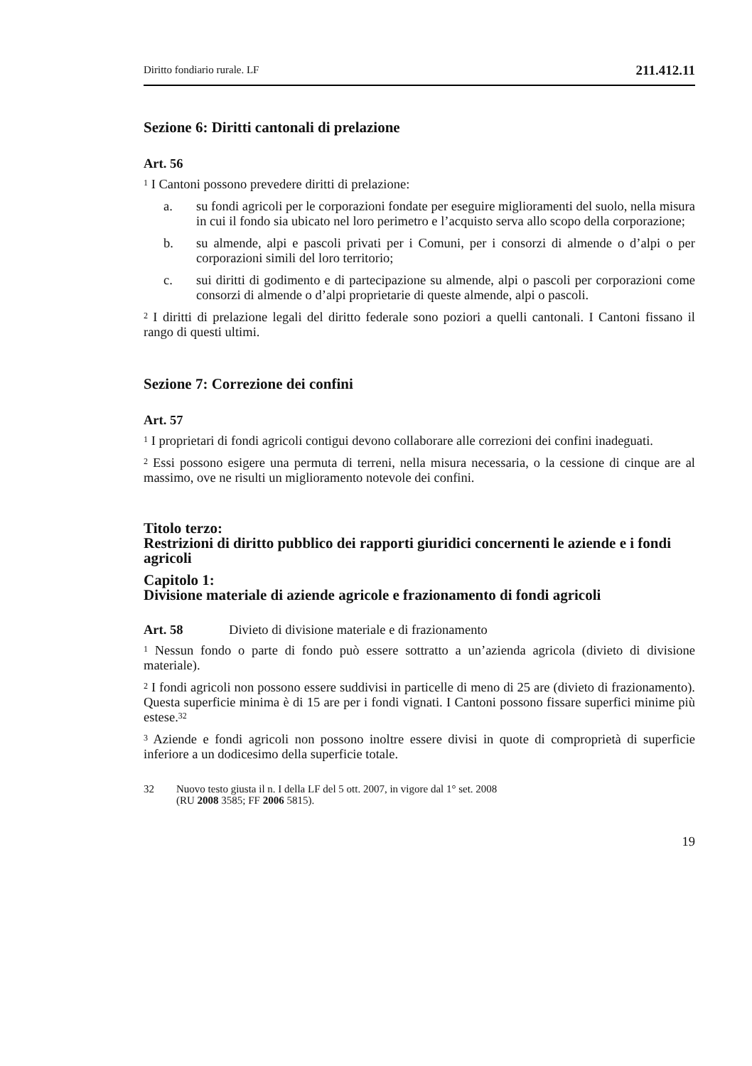Diritto fondiario rurale. LF 211.412.11
Sezione 6: Diritti cantonali di prelazione
Art. 56
<sup>1</sup> I Cantoni possono prevedere diritti di prelazione:
a. su fondi agricoli per le corporazioni fondate per eseguire miglioramenti del suolo, nella misura in cui il fondo sia ubicato nel loro perimetro e l’acquisto serva allo scopo della corporazione;
b. su almende, alpi e pascoli privati per i Comuni, per i consorzi di almende o d’alpi o per corporazioni simili del loro territorio;
c. sui diritti di godimento e di partecipazione su almende, alpi o pascoli per corporazioni come consorzi di almende o d’alpi proprietarie di queste almende, alpi o pascoli.
<sup>2</sup> I diritti di prelazione legali del diritto federale sono poziori a quelli cantonali. I Cantoni fissano il rango di questi ultimi.
Sezione 7: Correzione dei confini
Art. 57
<sup>1</sup> I proprietari di fondi agricoli contigui devono collaborare alle correzioni dei confini inadeguati.
<sup>2</sup> Essi possono esigere una permuta di terreni, nella misura necessaria, o la cessione di cinque are al massimo, ove ne risulti un miglioramento notevole dei confini.
Titolo terzo:
Restrizioni di diritto pubblico dei rapporti giuridici concernenti le aziende e i fondi agricoli
Capitolo 1:
Divisione materiale di aziende agricole e frazionamento di fondi agricoli
Art. 58 Divieto di divisione materiale e di frazionamento
<sup>1</sup> Nessun fondo o parte di fondo può essere sottratto a un’azienda agricola (divieto di divisione materiale).
<sup>2</sup> I fondi agricoli non possono essere suddivisi in particelle di meno di 25 are (divieto di frazionamento). Questa superficie minima è di 15 are per i fondi vignati. I Cantoni possono fissare superfici minime più estese.<sup>32</sup>
<sup>3</sup> Aziende e fondi agricoli non possono inoltre essere divisi in quote di comproprietà di superficie inferiore a un dodicesimo della superficie totale.
32 Nuovo testo giusta il n. I della LF del 5 ott. 2007, in vigore dal 1° set. 2008
(RU 2008 3585; FF 2006 5815).
19